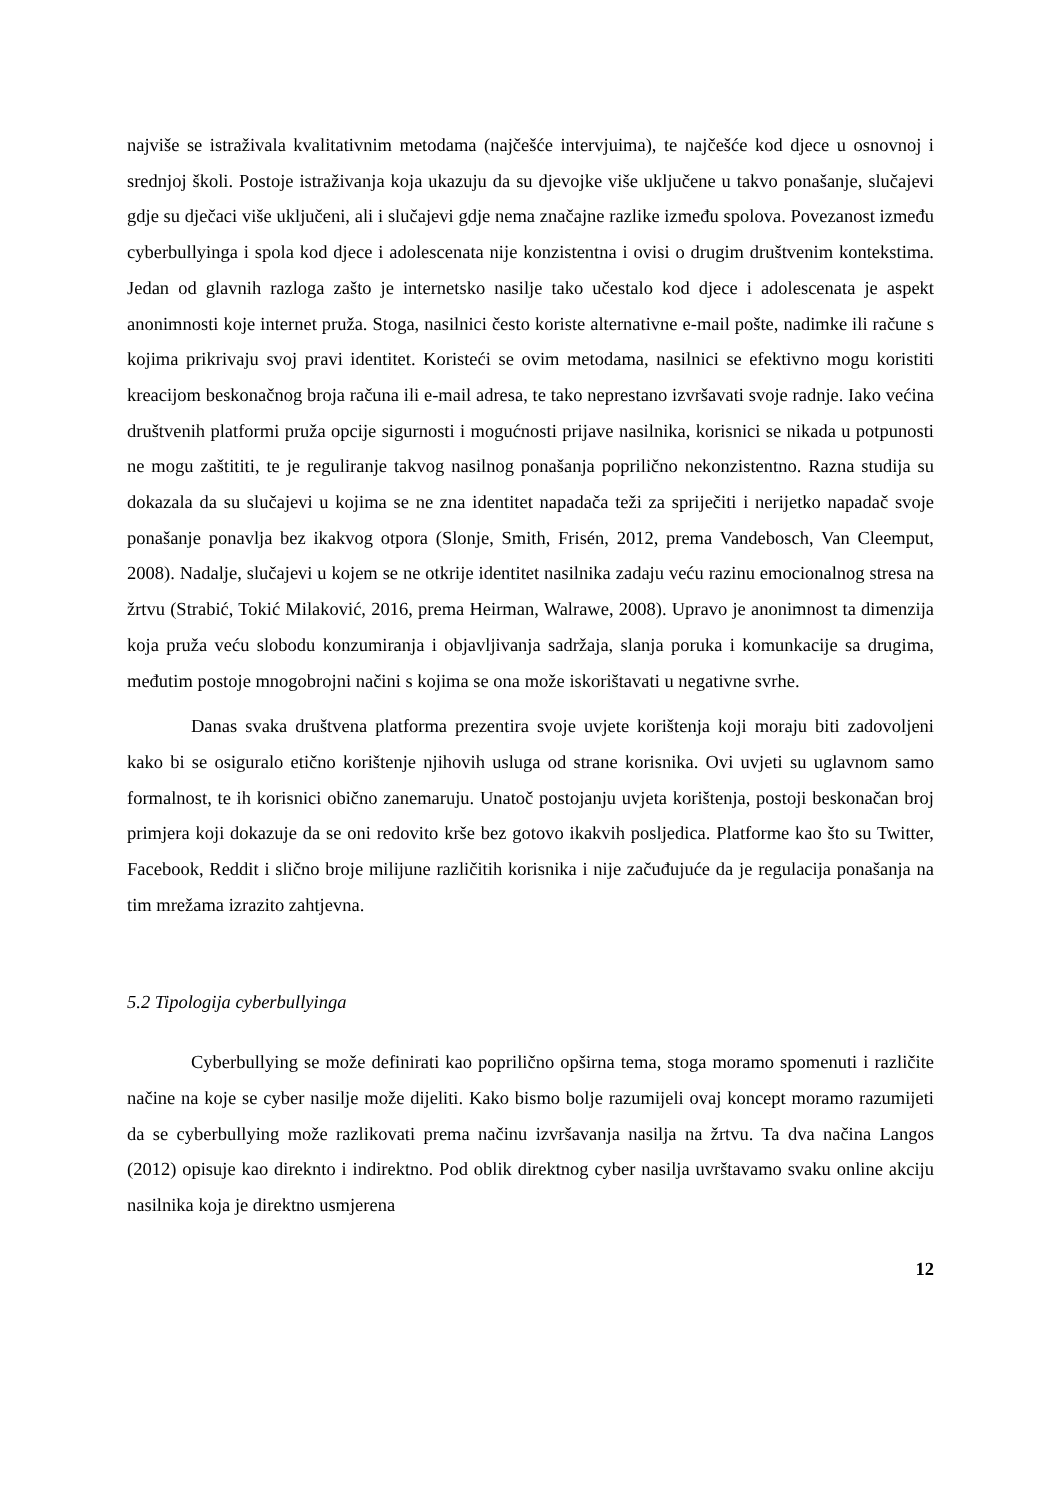najviše se istraživala kvalitativnim metodama (najčešće intervjuima), te najčešće kod djece u osnovnoj i srednjoj školi. Postoje istraživanja koja ukazuju da su djevojke više uključene u takvo ponašanje, slučajevi gdje su dječaci više uključeni, ali i slučajevi gdje nema značajne razlike između spolova. Povezanost između cyberbullyinga i spola kod djece i adolescenata nije konzistentna i ovisi o drugim društvenim kontekstima. Jedan od glavnih razloga zašto je internetsko nasilje tako učestalo kod djece i adolescenata je aspekt anonimnosti koje internet pruža. Stoga, nasilnici često koriste alternativne e-mail pošte, nadimke ili račune s kojima prikrivaju svoj pravi identitet. Koristeći se ovim metodama, nasilnici se efektivno mogu koristiti kreacijom beskonačnog broja računa ili e-mail adresa, te tako neprestano izvršavati svoje radnje. Iako većina društvenih platformi pruža opcije sigurnosti i mogućnosti prijave nasilnika, korisnici se nikada u potpunosti ne mogu zaštititi, te je reguliranje takvog nasilnog ponašanja poprilično nekonzistentno. Razna studija su dokazala da su slučajevi u kojima se ne zna identitet napadača teži za spriječiti i nerijetko napadač svoje ponašanje ponavlja bez ikakvog otpora (Slonje, Smith, Frisén, 2012, prema Vandebosch, Van Cleemput, 2008). Nadalje, slučajevi u kojem se ne otkrije identitet nasilnika zadaju veću razinu emocionalnog stresa na žrtvu (Strabić, Tokić Milaković, 2016, prema Heirman, Walrawe, 2008). Upravo je anonimnost ta dimenzija koja pruža veću slobodu konzumiranja i objavljivanja sadržaja, slanja poruka i komunkacije sa drugima, međutim postoje mnogobrojni načini s kojima se ona može iskorištavati u negativne svrhe.
Danas svaka društvena platforma prezentira svoje uvjete korištenja koji moraju biti zadovoljeni kako bi se osiguralo etično korištenje njihovih usluga od strane korisnika. Ovi uvjeti su uglavnom samo formalnost, te ih korisnici obično zanemaruju. Unatoč postojanju uvjeta korištenja, postoji beskonačan broj primjera koji dokazuje da se oni redovito krše bez gotovo ikakvih posljedica. Platforme kao što su Twitter, Facebook, Reddit i slično broje milijune različitih korisnika i nije začuđujuće da je regulacija ponašanja na tim mrežama izrazito zahtjevna.
5.2 Tipologija cyberbullyinga
Cyberbullying se može definirati kao poprilično opširna tema, stoga moramo spomenuti i različite načine na koje se cyber nasilje može dijeliti. Kako bismo bolje razumijeli ovaj koncept moramo razumijeti da se cyberbullying može razlikovati prema načinu izvršavanja nasilja na žrtvu. Ta dva načina Langos (2012) opisuje kao direknto i indirektno. Pod oblik direktnog cyber nasilja uvrštavamo svaku online akciju nasilnika koja je direktno usmjerena
12